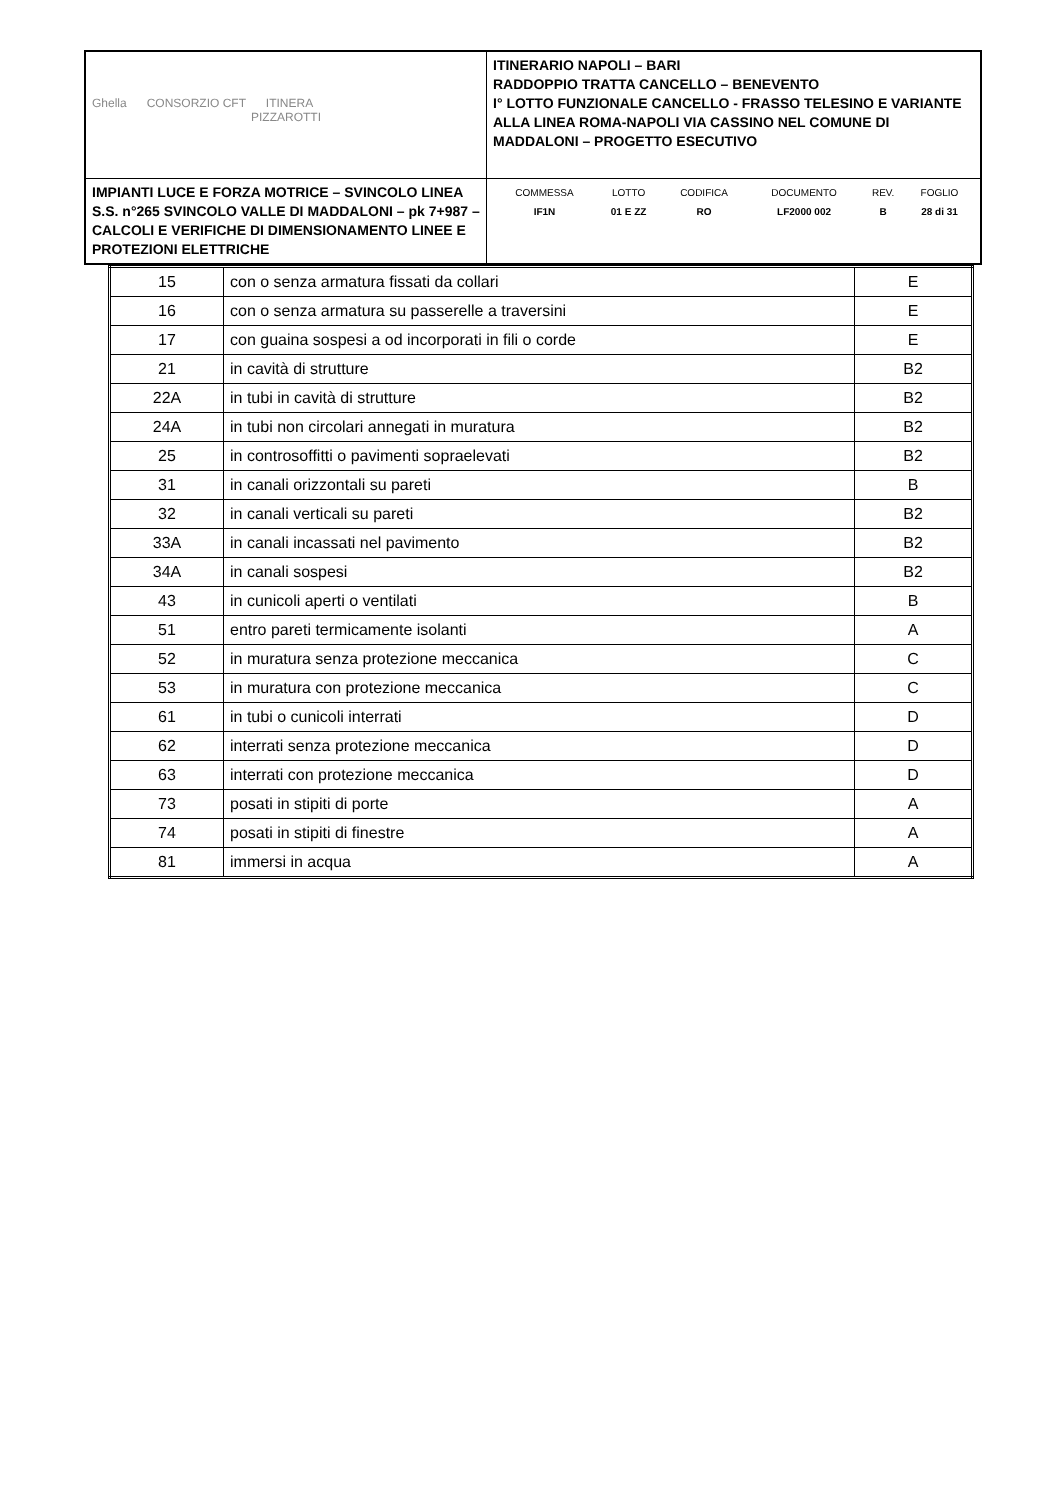| Ghella CONSORZIO CFT ITINERA PIZZAROTTI | ITINERARIO NAPOLI – BARI RADDOPPIO TRATTA CANCELLO – BENEVENTO I° LOTTO FUNZIONALE CANCELLO - FRASSO TELESINO E VARIANTE ALLA LINEA ROMA-NAPOLI VIA CASSINO NEL COMUNE DI MADDALONI – PROGETTO ESECUTIVO |
| IMPIANTI LUCE E FORZA MOTRICE – SVINCOLO LINEA S.S. n°265 SVINCOLO VALLE DI MADDALONI – pk 7+987 –CALCOLI E VERIFICHE DI DIMENSIONAMENTO LINEE E PROTEZIONI ELETTRICHE | / COMMESSA / LOTTO / CODIFICA / DOCUMENTO / REV. / FOGLIO / / IF1N / 01 E ZZ / RO / LF2000 002 / B / 28 di 31 / |
| 15 | con o senza armatura fissati da collari | E |
| 16 | con o senza armatura su passerelle a traversini | E |
| 17 | con guaina sospesi a od incorporati in fili o corde | E |
| 21 | in cavità di strutture | B2 |
| 22A | in tubi in cavità di strutture | B2 |
| 24A | in tubi non circolari annegati in muratura | B2 |
| 25 | in controsoffitti o pavimenti sopraelevati | B2 |
| 31 | in canali orizzontali su pareti | B |
| 32 | in canali verticali su pareti | B2 |
| 33A | in canali incassati nel pavimento | B2 |
| 34A | in canali sospesi | B2 |
| 43 | in cunicoli aperti o ventilati | B |
| 51 | entro pareti termicamente isolanti | A |
| 52 | in muratura senza protezione meccanica | C |
| 53 | in muratura con protezione meccanica | C |
| 61 | in tubi o cunicoli interrati | D |
| 62 | interrati senza protezione meccanica | D |
| 63 | interrati con protezione meccanica | D |
| 73 | posati in stipiti di porte | A |
| 74 | posati in stipiti di finestre | A |
| 81 | immersi in acqua | A |